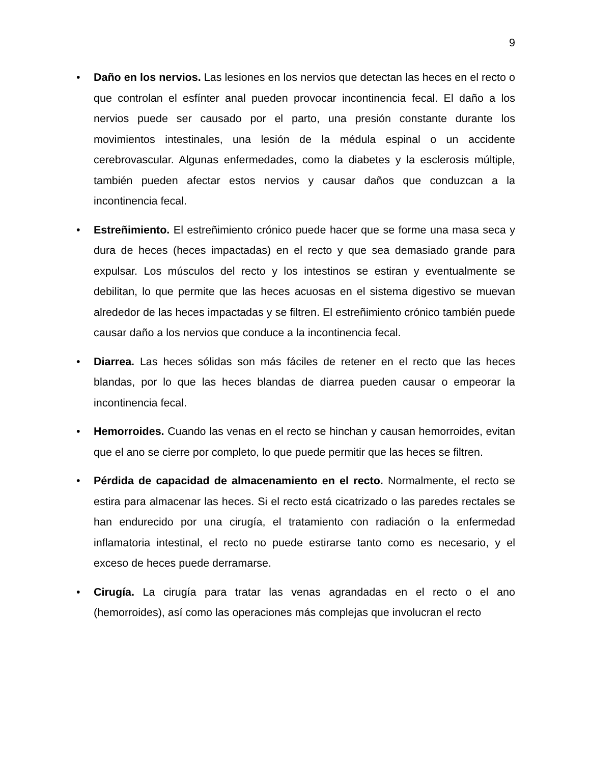9
• Daño en los nervios. Las lesiones en los nervios que detectan las heces en el recto o que controlan el esfínter anal pueden provocar incontinencia fecal. El daño a los nervios puede ser causado por el parto, una presión constante durante los movimientos intestinales, una lesión de la médula espinal o un accidente cerebrovascular. Algunas enfermedades, como la diabetes y la esclerosis múltiple, también pueden afectar estos nervios y causar daños que conduzcan a la incontinencia fecal.
• Estreñimiento. El estreñimiento crónico puede hacer que se forme una masa seca y dura de heces (heces impactadas) en el recto y que sea demasiado grande para expulsar. Los músculos del recto y los intestinos se estiran y eventualmente se debilitan, lo que permite que las heces acuosas en el sistema digestivo se muevan alrededor de las heces impactadas y se filtren. El estreñimiento crónico también puede causar daño a los nervios que conduce a la incontinencia fecal.
• Diarrea. Las heces sólidas son más fáciles de retener en el recto que las heces blandas, por lo que las heces blandas de diarrea pueden causar o empeorar la incontinencia fecal.
• Hemorroides. Cuando las venas en el recto se hinchan y causan hemorroides, evitan que el ano se cierre por completo, lo que puede permitir que las heces se filtren.
• Pérdida de capacidad de almacenamiento en el recto. Normalmente, el recto se estira para almacenar las heces. Si el recto está cicatrizado o las paredes rectales se han endurecido por una cirugía, el tratamiento con radiación o la enfermedad inflamatoria intestinal, el recto no puede estirarse tanto como es necesario, y el exceso de heces puede derramarse.
• Cirugía. La cirugía para tratar las venas agrandadas en el recto o el ano (hemorroides), así como las operaciones más complejas que involucran el recto